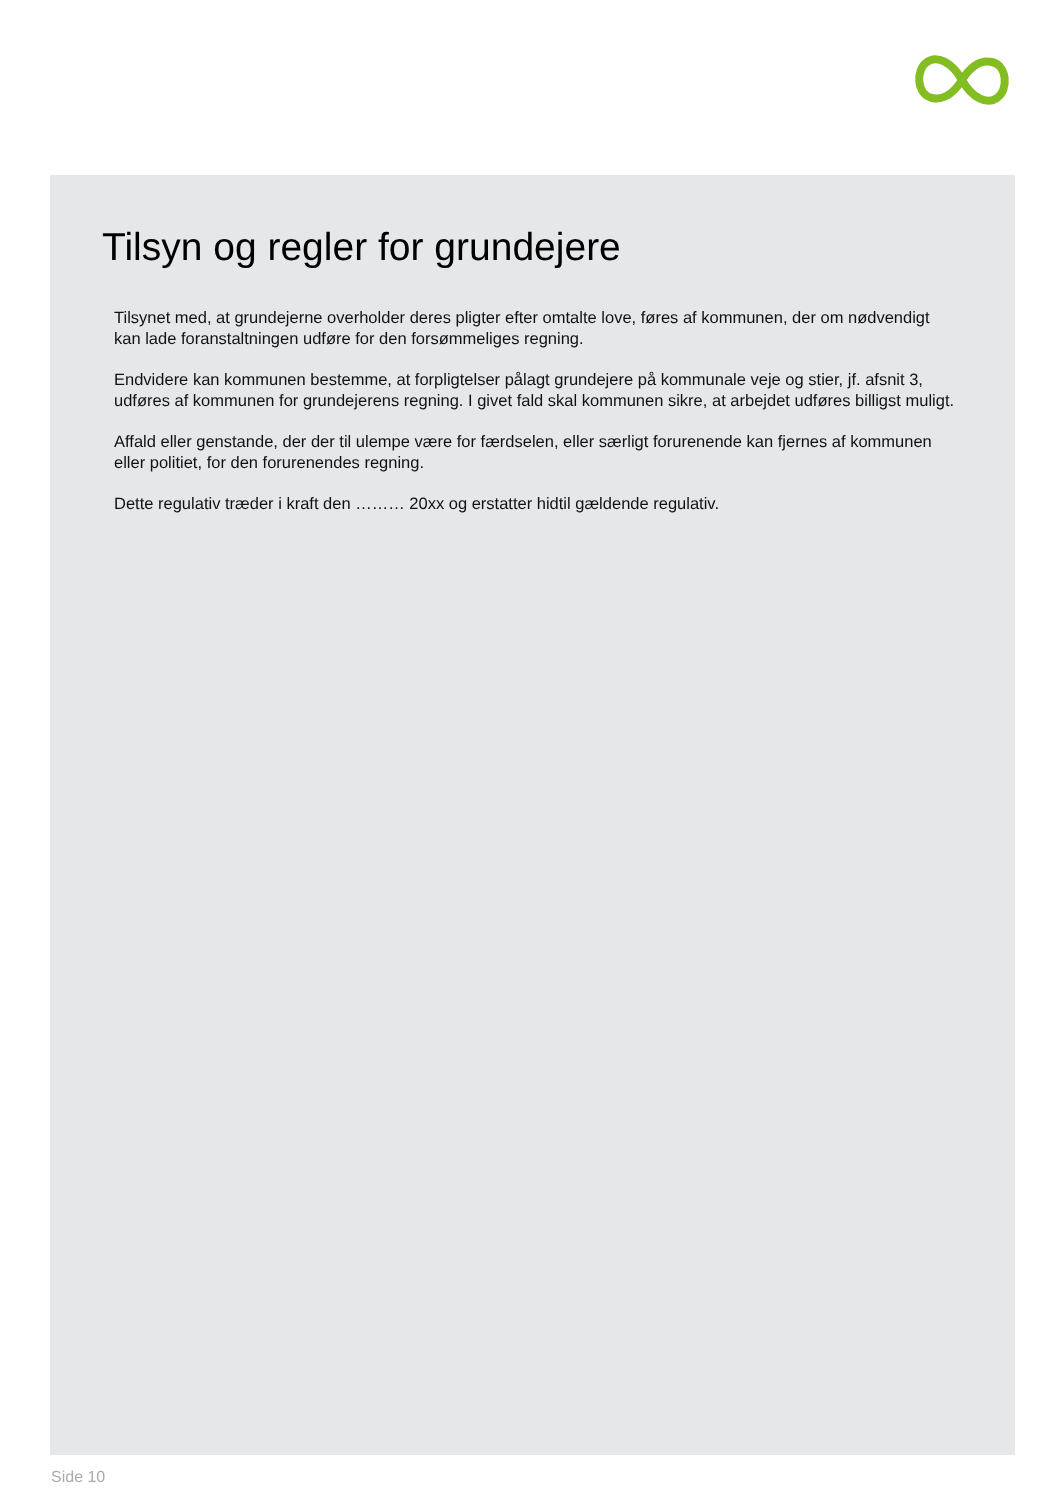Tilsyn og regler for grundejere
Tilsynet med, at grundejerne overholder deres pligter efter omtalte love, føres af kommunen, der om nødvendigt kan lade foranstaltningen udføre for den forsømmeliges regning.
Endvidere kan kommunen bestemme, at forpligtelser pålagt grundejere på kommunale veje og stier, jf. afsnit 3, udføres af kommunen for grundejerens regning. I givet fald skal kommunen sikre, at arbejdet udføres billigst muligt.
Affald eller genstande, der der til ulempe være for færdselen, eller særligt forurenende kan fjernes af kommunen eller politiet, for den forurenendes regning.
Dette regulativ træder i kraft den ……… 20xx og erstatter hidtil gældende regulativ.
Side 10